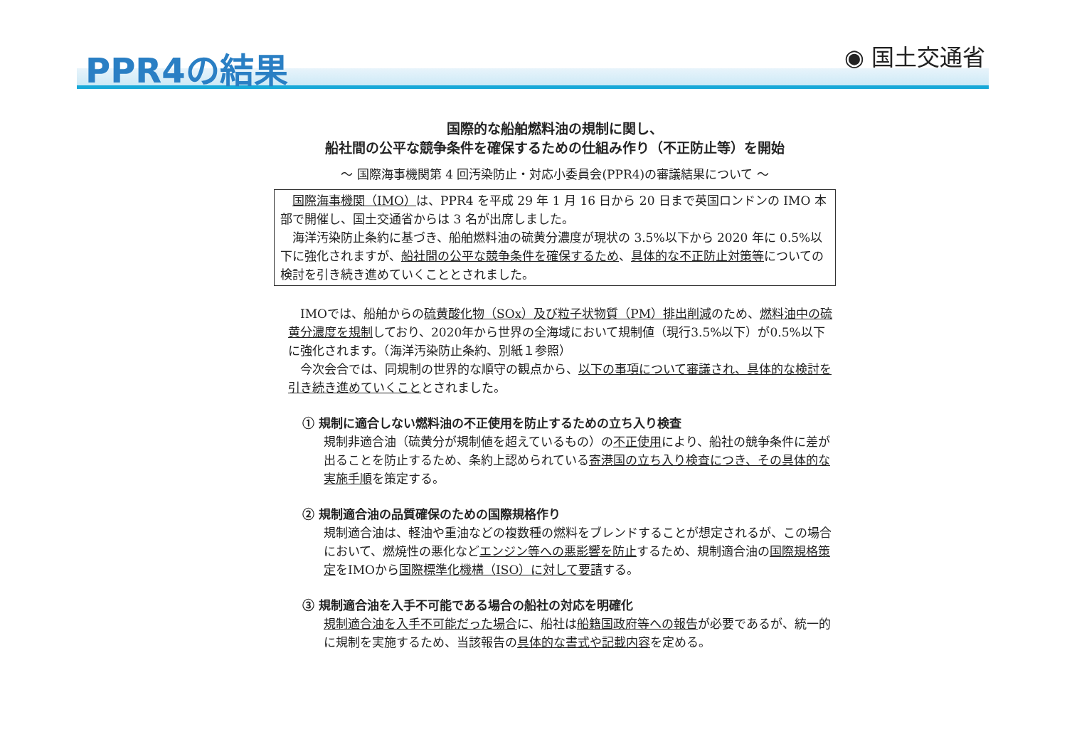PPR4の結果
◉ 国土交通省
国際的な船舶燃料油の規制に関し、
船社間の公平な競争条件を確保するための仕組み作り（不正防止等）を開始
～ 国際海事機関第 4 回汚染防止・対応小委員会(PPR4)の審議結果について ～
　国際海事機関（IMO）は、PPR4 を平成 29 年 1 月 16 日から 20 日まで英国ロンドンの IMO 本部で開催し、国土交通省からは 3 名が出席しました。
　海洋汚染防止条約に基づき、船舶燃料油の硫黄分濃度が現状の 3.5%以下から 2020 年に 0.5%以下に強化されますが、船社間の公平な競争条件を確保するため、具体的な不正防止対策等についての検討を引き続き進めていくこととされました。
　IMOでは、船舶からの硫黄酸化物（SOx）及び粒子状物質（PM）排出削減のため、燃料油中の硫黄分濃度を規制しており、2020年から世界の全海域において規制値（現行3.5%以下）が0.5%以下に強化されます。（海洋汚染防止条約、別紙１参照）
　今次会合では、同規制の世界的な順守の観点から、以下の事項について審議され、具体的な検討を引き続き進めていくこととされました。
① 規制に適合しない燃料油の不正使用を防止するための立ち入り検査
規制非適合油（硫黄分が規制値を超えているもの）の不正使用により、船社の競争条件に差が出ることを防止するため、条約上認められている寄港国の立ち入り検査につき、その具体的な実施手順を策定する。
② 規制適合油の品質確保のための国際規格作り
規制適合油は、軽油や重油などの複数種の燃料をブレンドすることが想定されるが、この場合において、燃焼性の悪化などエンジン等への悪影響を防止するため、規制適合油の国際規格策定をIMOから国際標準化機構（ISO）に対して要請する。
③ 規制適合油を入手不可能である場合の船社の対応を明確化
規制適合油を入手不可能だった場合に、船社は船籍国政府等への報告が必要であるが、統一的に規制を実施するため、当該報告の具体的な書式や記載内容を定める。